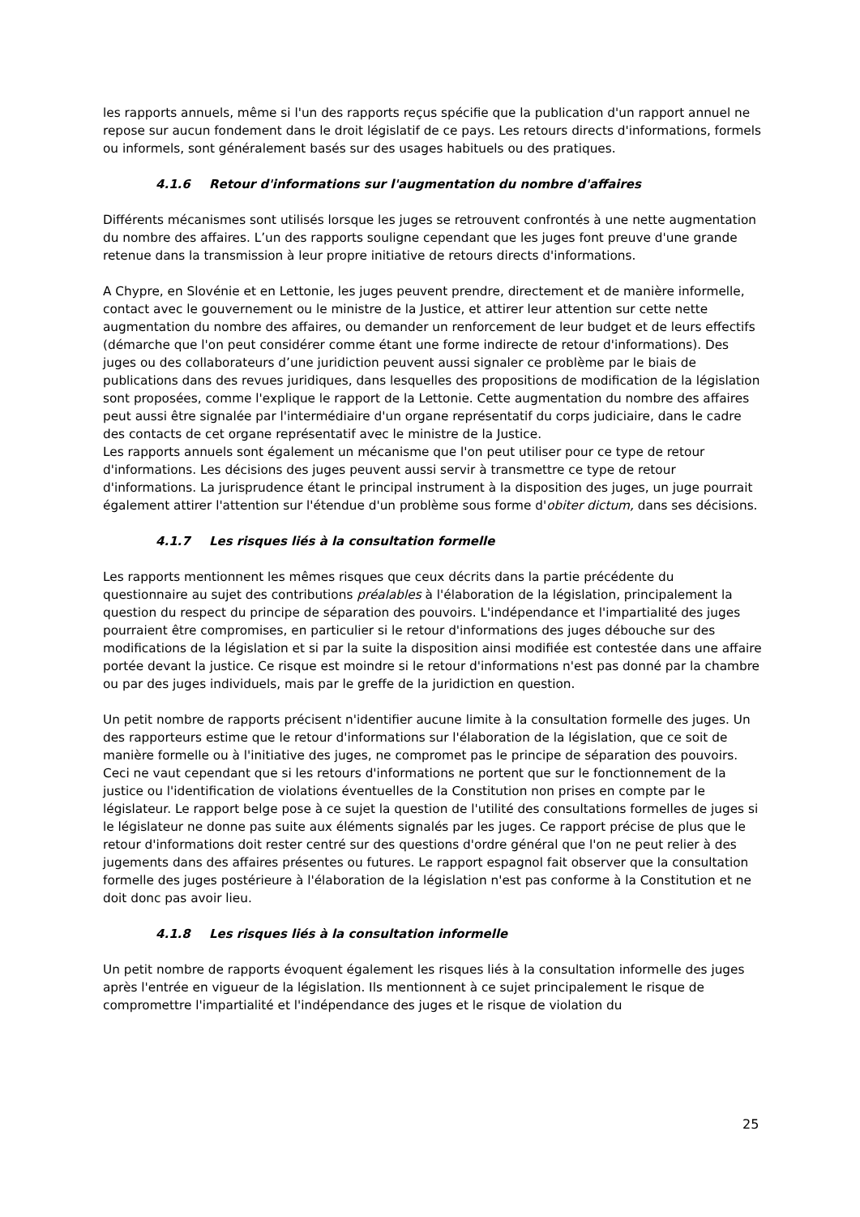les rapports annuels, même si l'un des rapports reçus spécifie que la publication d'un rapport annuel ne repose sur aucun fondement dans le droit législatif de ce pays. Les retours directs d'informations, formels ou informels, sont généralement basés sur des usages habituels ou des pratiques.
4.1.6 Retour d'informations sur l'augmentation du nombre d'affaires
Différents mécanismes sont utilisés lorsque les juges se retrouvent confrontés à une nette augmentation du nombre des affaires. L’un des rapports souligne cependant que les juges font preuve d'une grande retenue dans la transmission à leur propre initiative de retours directs d'informations.
A Chypre, en Slovénie et en Lettonie, les juges peuvent prendre, directement et de manière informelle, contact avec le gouvernement ou le ministre de la Justice, et attirer leur attention sur cette nette augmentation du nombre des affaires, ou demander un renforcement de leur budget et de leurs effectifs (démarche que l'on peut considérer comme étant une forme indirecte de retour d'informations). Des juges ou des collaborateurs d’une juridiction peuvent aussi signaler ce problème par le biais de publications dans des revues juridiques, dans lesquelles des propositions de modification de la législation sont proposées, comme l'explique le rapport de la Lettonie. Cette augmentation du nombre des affaires peut aussi être signalée par l'intermédiaire d'un organe représentatif du corps judiciaire, dans le cadre des contacts de cet organe représentatif avec le ministre de la Justice.
Les rapports annuels sont également un mécanisme que l'on peut utiliser pour ce type de retour d'informations. Les décisions des juges peuvent aussi servir à transmettre ce type de retour d'informations. La jurisprudence étant le principal instrument à la disposition des juges, un juge pourrait également attirer l'attention sur l'étendue d'un problème sous forme d'obiter dictum, dans ses décisions.
4.1.7 Les risques liés à la consultation formelle
Les rapports mentionnent les mêmes risques que ceux décrits dans la partie précédente du questionnaire au sujet des contributions préalables à l'élaboration de la législation, principalement la question du respect du principe de séparation des pouvoirs. L'indépendance et l'impartialité des juges pourraient être compromises, en particulier si le retour d'informations des juges débouche sur des modifications de la législation et si par la suite la disposition ainsi modifiée est contestée dans une affaire portée devant la justice. Ce risque est moindre si le retour d'informations n'est pas donné par la chambre ou par des juges individuels, mais par le greffe de la juridiction en question.
Un petit nombre de rapports précisent n'identifier aucune limite à la consultation formelle des juges. Un des rapporteurs estime que le retour d'informations sur l'élaboration de la législation, que ce soit de manière formelle ou à l'initiative des juges, ne compromet pas le principe de séparation des pouvoirs. Ceci ne vaut cependant que si les retours d'informations ne portent que sur le fonctionnement de la justice ou l'identification de violations éventuelles de la Constitution non prises en compte par le législateur. Le rapport belge pose à ce sujet la question de l'utilité des consultations formelles de juges si le législateur ne donne pas suite aux éléments signalés par les juges. Ce rapport précise de plus que le retour d'informations doit rester centré sur des questions d'ordre général que l'on ne peut relier à des jugements dans des affaires présentes ou futures. Le rapport espagnol fait observer que la consultation formelle des juges postérieure à l'élaboration de la législation n'est pas conforme à la Constitution et ne doit donc pas avoir lieu.
4.1.8 Les risques liés à la consultation informelle
Un petit nombre de rapports évoquent également les risques liés à la consultation informelle des juges après l'entrée en vigueur de la législation. Ils mentionnent à ce sujet principalement le risque de compromettre l'impartialité et l'indépendance des juges et le risque de violation du
25